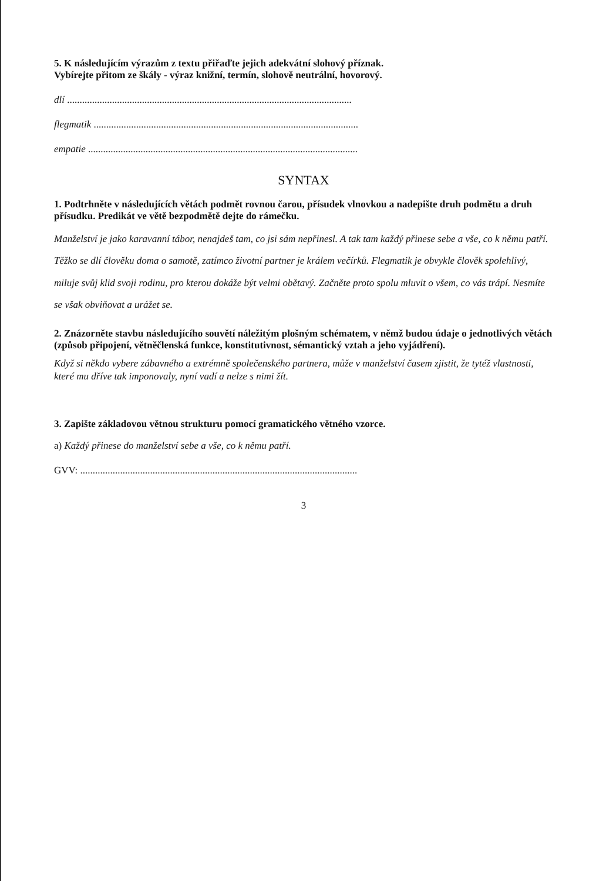5. K následujícím výrazům z textu přiřaďte jejich adekvátní slohový příznak.
Vybírejte přitom ze škály - výraz knižní, termín, slohově neutrální, hovorový.
dlí ..................................................................................................................
flegmatik ..........................................................................................................
empatie ............................................................................................................
SYNTAX
1. Podtrhněte v následujících větách podmět rovnou čarou, přísudek vlnovkou a nadepište druh podmětu a druh přísudku. Predikát ve větě bezpodmětě dejte do rámečku.
Manželství je jako karavanní tábor, nenajdeš tam, co jsi sám nepřinesl. A tak tam každý přinese sebe a vše, co k němu patří. Těžko se dlí člověku doma o samotě, zatímco životní partner je králem večírků. Flegmatik je obvykle člověk spolehlivý, miluje svůj klid svoji rodinu, pro kterou dokáže být velmi obětavý. Začněte proto spolu mluvit o všem, co vás trápí. Nesmíte se však obviňovat a urážet se.
2. Znázorněte stavbu následujícího souvětí náležitým plošným schématem, v němž budou údaje o jednotlivých větách (způsob připojení, větněčlenská funkce, konstitutivnost, sémantický vztah a jeho vyjádření).
Když si někdo vybere zábavného a extrémně společenského partnera, může v manželství časem zjistit, že tytéž vlastnosti, které mu dříve tak imponovaly, nyní vadí a nelze s nimi žít.
3. Zapište základovou větnou strukturu pomocí gramatického větného vzorce.
a) Každý přinese do manželství sebe a vše, co k němu patří.
GVV: ...............................................................................................................
3